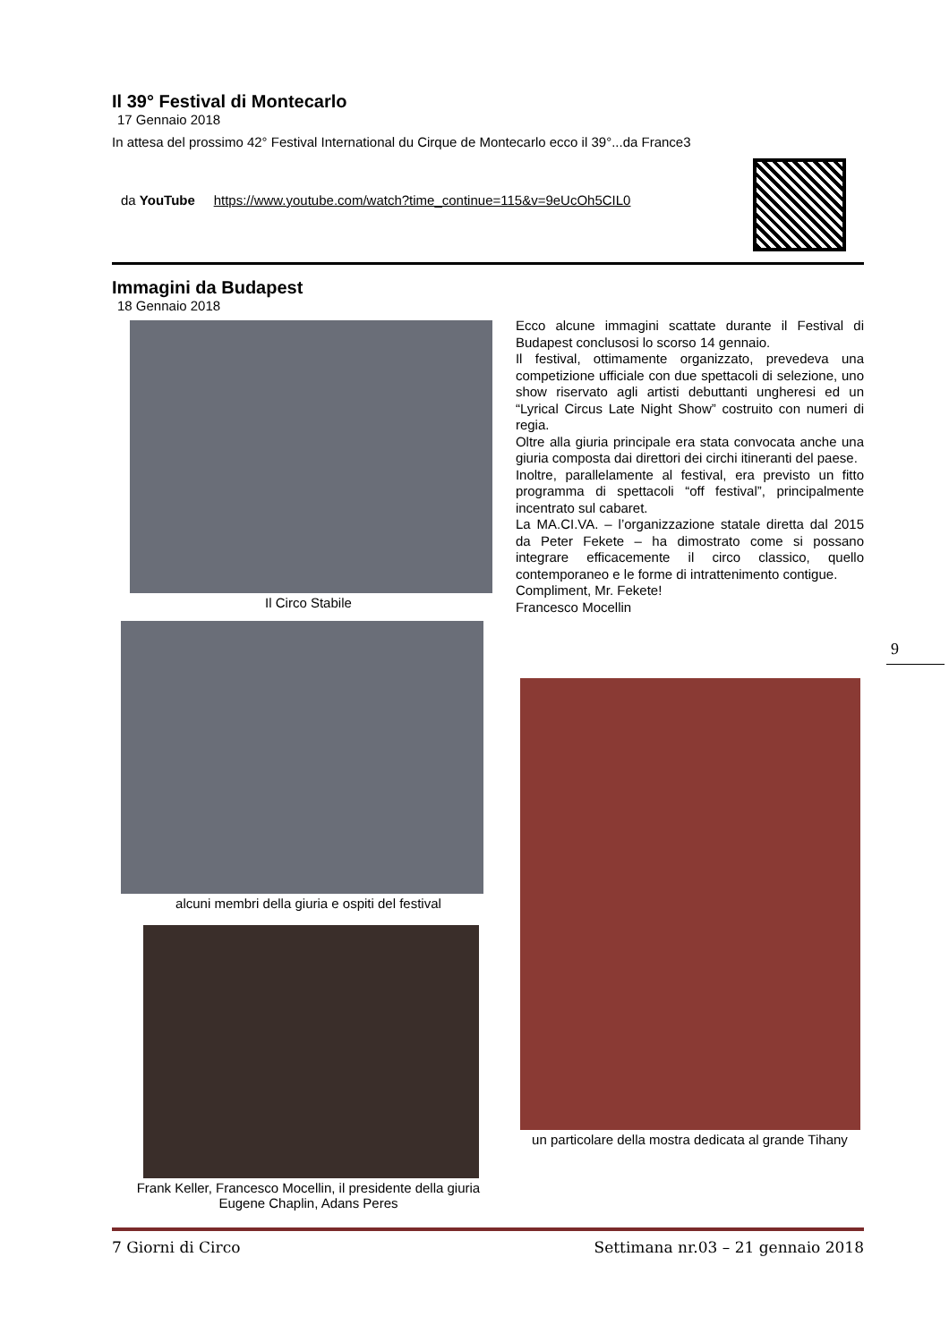Il 39° Festival di Montecarlo
17 Gennaio 2018
In attesa del prossimo 42° Festival International du Cirque de Montecarlo ecco il 39°...da France3
da YouTube https://www.youtube.com/watch?time_continue=115&v=9eUcOh5CIL0
Immagini da Budapest
18 Gennaio 2018
Il Circo Stabile
alcuni membri della giuria e ospiti del festival
Frank Keller, Francesco Mocellin, il presidente della giuria
Eugene Chaplin, Adans Peres
Ecco alcune immagini scattate durante il Festival di Budapest conclusosi lo scorso 14 gennaio.
Il festival, ottimamente organizzato, prevedeva una competizione ufficiale con due spettacoli di selezione, uno show riservato agli artisti debuttanti ungheresi ed un “Lyrical Circus Late Night Show” costruito con numeri di regia.
Oltre alla giuria principale era stata convocata anche una giuria composta dai direttori dei circhi itineranti del paese.
Inoltre, parallelamente al festival, era previsto un fitto programma di spettacoli “off festival”, principalmente incentrato sul cabaret.
La MA.CI.VA. – l’organizzazione statale diretta dal 2015 da Peter Fekete – ha dimostrato come si possano integrare efficacemente il circo classico, quello contemporaneo e le forme di intrattenimento contigue.
Compliment, Mr. Fekete!
Francesco Mocellin
un particolare della mostra dedicata al grande Tihany
9
7 Giorni di Circo Settimana nr.03 – 21 gennaio 2018